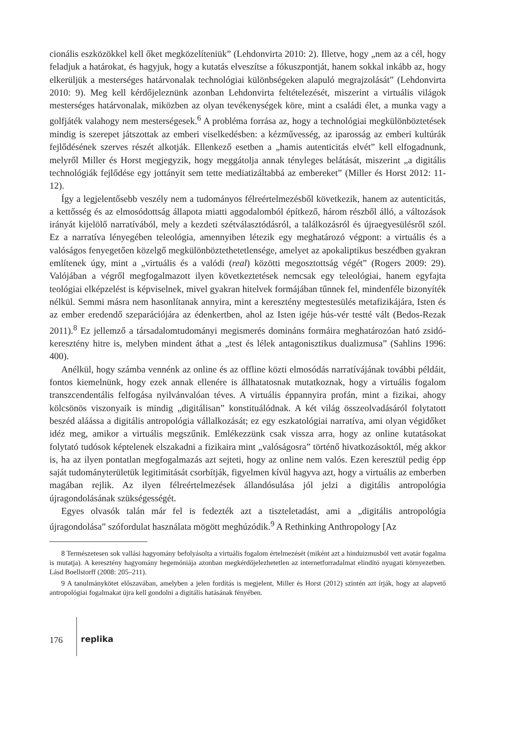cionális eszközökkel kell őket megközelíteniük” (Lehdonvirta 2010: 2). Illetve, hogy „nem az a cél, hogy feladjuk a határokat, és hagyjuk, hogy a kutatás elveszítse a fókuszpontját, hanem sokkal inkább az, hogy elkerüljük a mesterséges határvonalak technológiai különbségeken alapuló megrajzolását” (Lehdonvirta 2010: 9). Meg kell kérdőjeleznünk azonban Lehdonvirta feltételezését, miszerint a virtuális világok mesterséges határvonalak, miközben az olyan tevékenységek köre, mint a családi élet, a munka vagy a golfjáték valahogy nem mesterségesek.<sup>6</sup> A probléma forrása az, hogy a technológiai megkülönböztetések mindig is szerepet játszottak az emberi viselkedésben: a kézművesség, az iparosság az emberi kultúrák fejlődésének szerves részét alkotják. Ellenkező esetben a „hamis autenticitás elvét” kell elfogadnunk, melyről Miller és Horst megjegyzik, hogy meggátolja annak tényleges belátását, miszerint „a digitális technológiák fejlődése egy jottányit sem tette mediatizáltabbá az embereket” (Miller és Horst 2012: 11-12).
Így a legjelentősebb veszély nem a tudományos félreértelmezésből következik, hanem az autenticitás, a kettősség és az elmosódottság állapota miatti aggodalomból építkező, három részből álló, a változások irányát kijelölő narratívából, mely a kezdeti szétválasztódásról, a találkozásról és újraegyesülésről szól. Ez a narratíva lényegében teleológia, amennyiben létezik egy meghatározó végpont: a virtuális és a valóságos fenyegetően közelgő megkülönböztethetetlensége, amelyet az apokaliptikus beszédben gyakran említenek úgy, mint a „virtuális és a valódi (real) közötti megosztottság végét” (Rogers 2009: 29). Valójában a végről megfogalmazott ilyen következtetések nemcsak egy teleológiai, hanem egyfajta teológiai elképzelést is képviselnek, mivel gyakran hitelvek formájában tűnnek fel, mindenféle bizonyíték nélkül. Semmi másra nem hasonlítanak annyira, mint a keresztény megtestesülés metafizikájára, Isten és az ember eredendő szeparációjára az édenkertben, ahol az Isten igéje hús-vér testté vált (Bedos-Rezak 2011).<sup>8</sup> Ez jellemző a társadalomtudományi megismerés domináns formáira meghatározóan ható zsidó-keresztény hitre is, melyben mindent áthat a „test és lélek antagonisztikus dualizmusa” (Sahlins 1996: 400).
Anélkül, hogy számba vennénk az online és az offline közti elmosódás narratívájának további példáit, fontos kiemelnünk, hogy ezek annak ellenére is állhatatosnak mutatkoznak, hogy a virtuális fogalom transzcendentális felfogása nyilvánvalóan téves. A virtuális éppannyira profán, mint a fizikai, ahogy kölcsönös viszonyaik is mindig „digitálisan” konstituálódnak. A két világ összeolvadásáról folytatott beszéd aláássa a digitális antropológia vállalkozását; ez egy eszkatológiai narratíva, ami olyan végidőket idéz meg, amikor a virtuális megszűnik. Emlékezzünk csak vissza arra, hogy az online kutatásokat folytató tudósok képtelenek elszakadni a fizikaira mint „valóságosra” történő hivatkozásoktól, még akkor is, ha az ilyen pontatlan megfogalmazás azt sejteti, hogy az online nem valós. Ezen keresztül pedig épp saját tudományterületük legitimitását csorbítják, figyelmen kívül hagyva azt, hogy a virtuális az emberben magában rejlik. Az ilyen félreértelmezések állandósulása jól jelzi a digitális antropológia újragondolásának szükségességét.
Egyes olvasók talán már fel is fedezték azt a tiszteletadást, ami a „digitális antropológia újragondolása” szófordulat használata mögött meghúzódik.<sup>9</sup> A Rethinking Anthropology [Az
8 Természetesen sok vallási hagyomány befolyásolta a virtuális fogalom értelmezését (miként azt a hinduizmusból vett avatár fogalma is mutatja). A keresztény hagyomány hegemóniája azonban megkérdőjelezhetetlen az internetforradalmat elindító nyugati környezetben. Lásd Boellstorff (2008: 205–211).
9 A tanulmánykötet előszavában, amelyben a jelen fordítás is megjelent, Miller és Horst (2012) szintén azt írják, hogy az alapvető antropológiai fogalmakat újra kell gondolni a digitális hatásának fényében.
176
replika